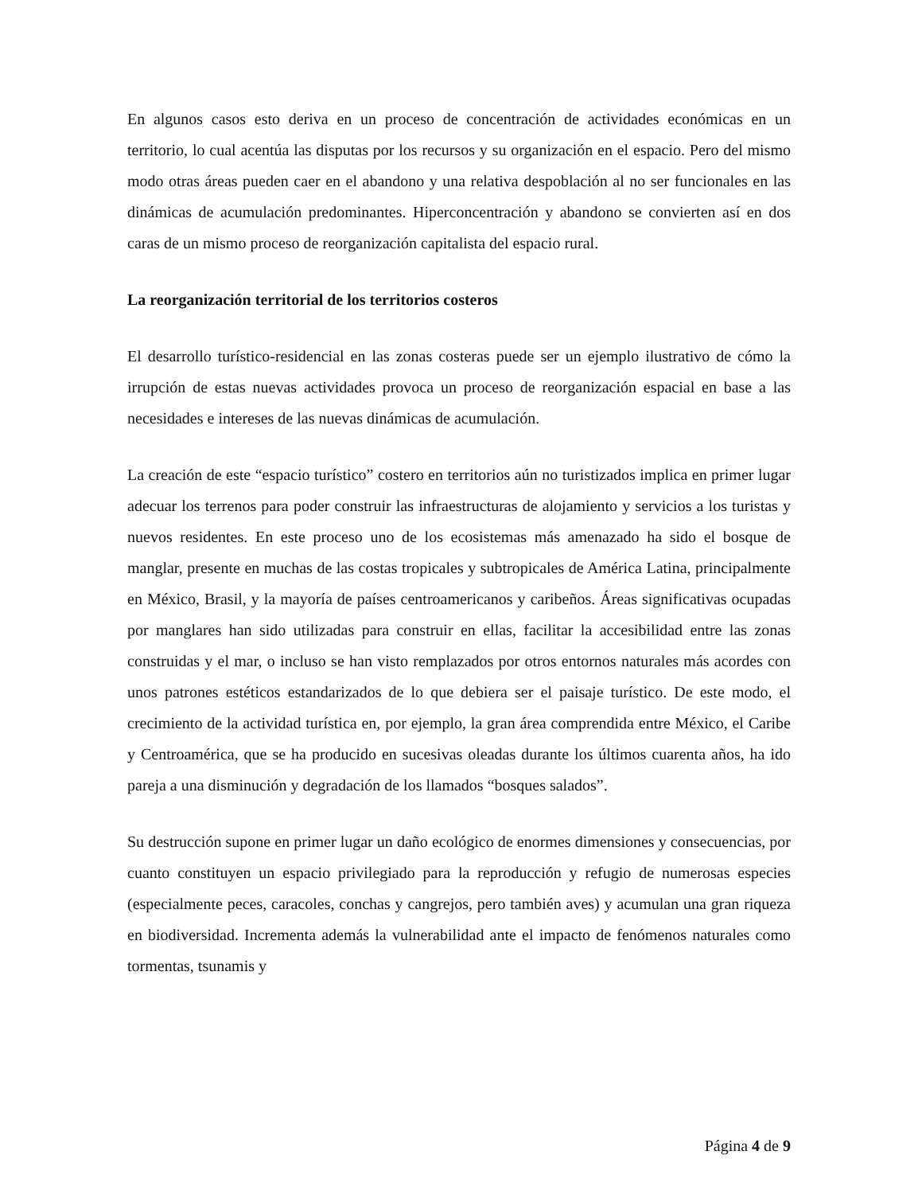En algunos casos esto deriva en un proceso de concentración de actividades económicas en un territorio, lo cual acentúa las disputas por los recursos y su organización en el espacio. Pero del mismo modo otras áreas pueden caer en el abandono y una relativa despoblación al no ser funcionales en las dinámicas de acumulación predominantes. Hiperconcentración y abandono se convierten así en dos caras de un mismo proceso de reorganización capitalista del espacio rural.
La reorganización territorial de los territorios costeros
El desarrollo turístico-residencial en las zonas costeras puede ser un ejemplo ilustrativo de cómo la irrupción de estas nuevas actividades provoca un proceso de reorganización espacial en base a las necesidades e intereses de las nuevas dinámicas de acumulación.
La creación de este “espacio turístico” costero en territorios aún no turistizados implica en primer lugar adecuar los terrenos para poder construir las infraestructuras de alojamiento y servicios a los turistas y nuevos residentes. En este proceso uno de los ecosistemas más amenazado ha sido el bosque de manglar, presente en muchas de las costas tropicales y subtropicales de América Latina, principalmente en México, Brasil, y la mayoría de países centroamericanos y caribeños. Áreas significativas ocupadas por manglares han sido utilizadas para construir en ellas, facilitar la accesibilidad entre las zonas construidas y el mar, o incluso se han visto remplazados por otros entornos naturales más acordes con unos patrones estéticos estandarizados de lo que debiera ser el paisaje turístico. De este modo, el crecimiento de la actividad turística en, por ejemplo, la gran área comprendida entre México, el Caribe y Centroamérica, que se ha producido en sucesivas oleadas durante los últimos cuarenta años, ha ido pareja a una disminución y degradación de los llamados “bosques salados”.
Su destrucción supone en primer lugar un daño ecológico de enormes dimensiones y consecuencias, por cuanto constituyen un espacio privilegiado para la reproducción y refugio de numerosas especies (especialmente peces, caracoles, conchas y cangrejos, pero también aves) y acumulan una gran riqueza en biodiversidad. Incrementa además la vulnerabilidad ante el impacto de fenómenos naturales como tormentas, tsunamis y
Página 4 de 9